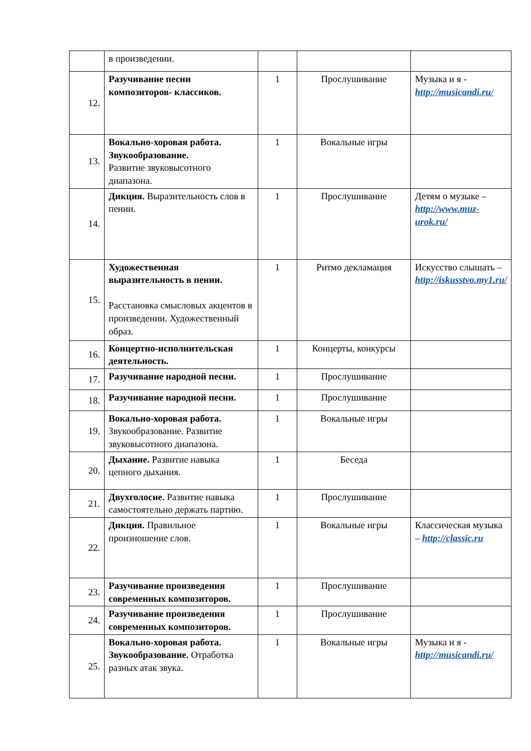| | в произведении. | | | |
| 12. | Разучивание песни композиторов- классиков. | 1 | Прослушивание | Музыка и я - http://musicandi.ru/ |
| 13. | Вокально-хоровая работа. Звукообразование. Развитие звуковысотного диапазона. | 1 | Вокальные игры | |
| 14. | Дикция. Выразительность слов в пении. | 1 | Прослушивание | Детям о музыке – http://www.muz-urok.ru/ |
| 15. | Художественная выразительность в пении. Расстановка смысловых акцентов в произведении. Художественный образ. | 1 | Ритмо декламация | Искусство слышать – http://iskusstvo.my1.ru/ |
| 16. | Концертно-исполнительская деятельность. | 1 | Концерты, конкурсы | |
| 17. | Разучивание народной песни. | 1 | Прослушивание | |
| 18. | Разучивание народной песни. | 1 | Прослушивание | |
| 19. | Вокально-хоровая работа. Звукообразование. Развитие звуковысотного диапазона. | 1 | Вокальные игры | |
| 20. | Дыхание. Развитие навыка цепного дыхания. | 1 | Беседа | |
| 21. | Двухголосие. Развитие навыка самостоятельно держать партию. | 1 | Прослушивание | |
| 22. | Дикция. Правильное произношение слов. | 1 | Вокальные игры | Классическая музыка – http://classic.ru |
| 23. | Разучивание произведения современных композиторов. | 1 | Прослушивание | |
| 24. | Разучивание произведения современных композиторов. | 1 | Прослушивание | |
| 25. | Вокально-хоровая работа. Звукообразование. Отработка разных атак звука. | 1 | Вокальные игры | Музыка и я - http://musicandi.ru/ |